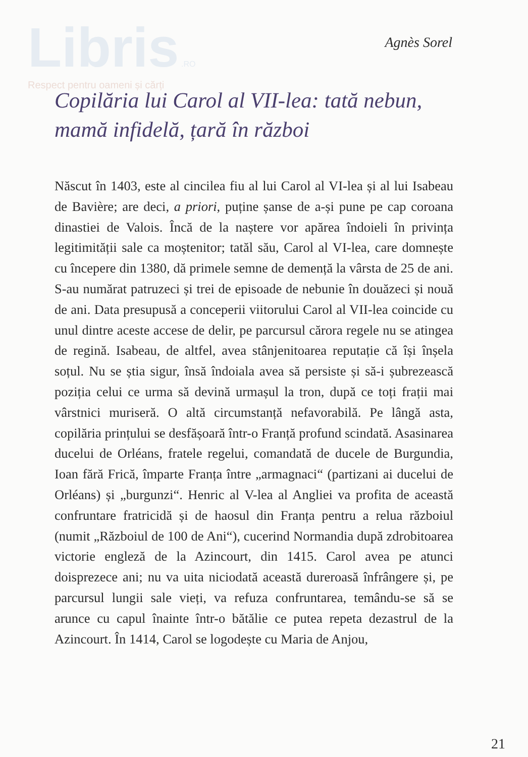Libris .RO
Respect pentru oameni și cărți
Agnès Sorel
Copilăria lui Carol al VII-lea: tată nebun,
mamă infidelă, țară în război
Născut în 1403, este al cincilea fiu al lui Carol al VI-lea și al lui Isabeau de Bavière; are deci, a priori, puține șanse de a-și pune pe cap coroana dinastiei de Valois. Încă de la naștere vor apărea îndoieli în privința legitimității sale ca moștenitor; tatăl său, Carol al VI-lea, care domnește cu începere din 1380, dă primele semne de demență la vârsta de 25 de ani. S-au numărat patruzeci și trei de episoade de nebunie în douăzeci și nouă de ani. Data presupusă a conceperii viitorului Carol al VII-lea coincide cu unul dintre aceste accese de delir, pe parcursul cărora regele nu se atingea de regină. Isabeau, de altfel, avea stânjenitoarea reputație că își înșela soțul. Nu se știa sigur, însă îndoiala avea să persiste și să-i șubrezească poziția celui ce urma să devină urmașul la tron, după ce toți frații mai vârstnici muriseră. O altă circumstanță nefavorabilă. Pe lângă asta, copilăria prințului se desfășoară într-o Franță profund scindată. Asasinarea ducelui de Orléans, fratele regelui, comandată de ducele de Burgundia, Ioan fără Frică, împarte Franța între „armagnaci“ (partizani ai ducelui de Orléans) și „burgunzi“. Henric al V-lea al Angliei va profita de această confruntare fratricidă și de haosul din Franța pentru a relua războiul (numit „Războiul de 100 de Ani“), cucerind Normandia după zdrobitoarea victorie engleză de la Azincourt, din 1415. Carol avea pe atunci doisprezece ani; nu va uita niciodată această dureroasă înfrângere și, pe parcursul lungii sale vieți, va refuza confruntarea, temându-se să se arunce cu capul înainte într-o bătălie ce putea repeta dezastrul de la Azincourt. În 1414, Carol se logodește cu Maria de Anjou,
21